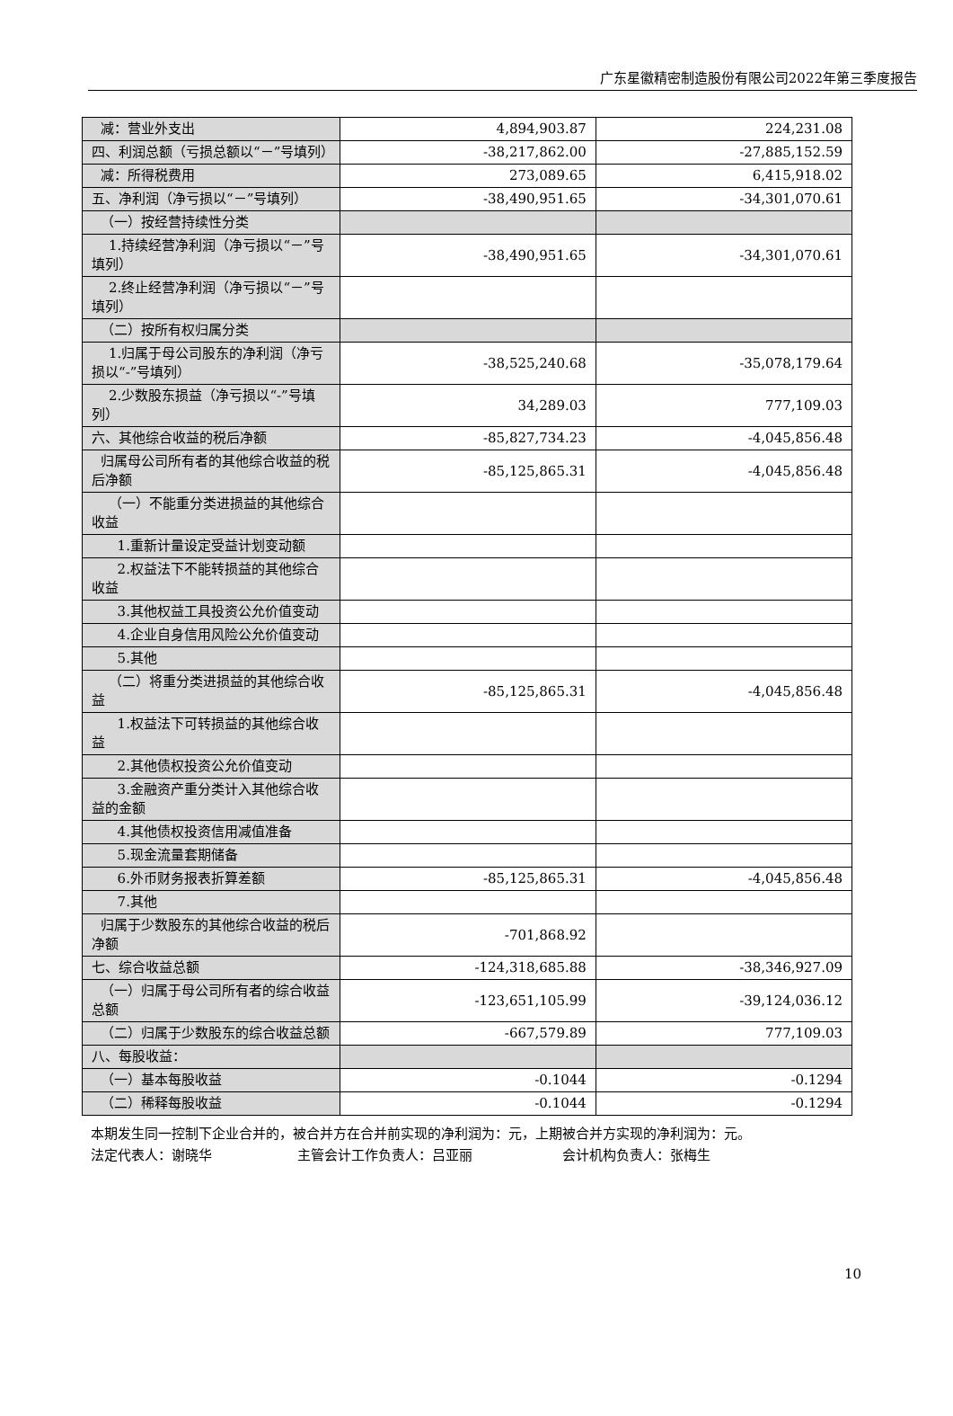广东星徽精密制造股份有限公司2022年第三季度报告
| 减：营业外支出 | 4,894,903.87 | 224,231.08 |
| 四、利润总额（亏损总额以“－”号填列） | -38,217,862.00 | -27,885,152.59 |
| 减：所得税费用 | 273,089.65 | 6,415,918.02 |
| 五、净利润（净亏损以“－”号填列） | -38,490,951.65 | -34,301,070.61 |
| （一）按经营持续性分类 | | |
| 1.持续经营净利润（净亏损以“－”号填列） | -38,490,951.65 | -34,301,070.61 |
| 2.终止经营净利润（净亏损以“－”号填列） | | |
| （二）按所有权归属分类 | | |
| 1.归属于母公司股东的净利润（净亏损以“-”号填列） | -38,525,240.68 | -35,078,179.64 |
| 2.少数股东损益（净亏损以“-”号填列） | 34,289.03 | 777,109.03 |
| 六、其他综合收益的税后净额 | -85,827,734.23 | -4,045,856.48 |
| 归属母公司所有者的其他综合收益的税后净额 | -85,125,865.31 | -4,045,856.48 |
| （一）不能重分类进损益的其他综合收益 | | |
| 1.重新计量设定受益计划变动额 | | |
| 2.权益法下不能转损益的其他综合收益 | | |
| 3.其他权益工具投资公允价值变动 | | |
| 4.企业自身信用风险公允价值变动 | | |
| 5.其他 | | |
| （二）将重分类进损益的其他综合收益 | -85,125,865.31 | -4,045,856.48 |
| 1.权益法下可转损益的其他综合收益 | | |
| 2.其他债权投资公允价值变动 | | |
| 3.金融资产重分类计入其他综合收益的金额 | | |
| 4.其他债权投资信用减值准备 | | |
| 5.现金流量套期储备 | | |
| 6.外币财务报表折算差额 | -85,125,865.31 | -4,045,856.48 |
| 7.其他 | | |
| 归属于少数股东的其他综合收益的税后净额 | -701,868.92 | |
| 七、综合收益总额 | -124,318,685.88 | -38,346,927.09 |
| （一）归属于母公司所有者的综合收益总额 | -123,651,105.99 | -39,124,036.12 |
| （二）归属于少数股东的综合收益总额 | -667,579.89 | 777,109.03 |
| 八、每股收益： | | |
| （一）基本每股收益 | -0.1044 | -0.1294 |
| （二）稀释每股收益 | -0.1044 | -0.1294 |
本期发生同一控制下企业合并的，被合并方在合并前实现的净利润为：元，上期被合并方实现的净利润为：元。
法定代表人：谢晓华 主管会计工作负责人：吕亚丽 会计机构负责人：张梅生
10